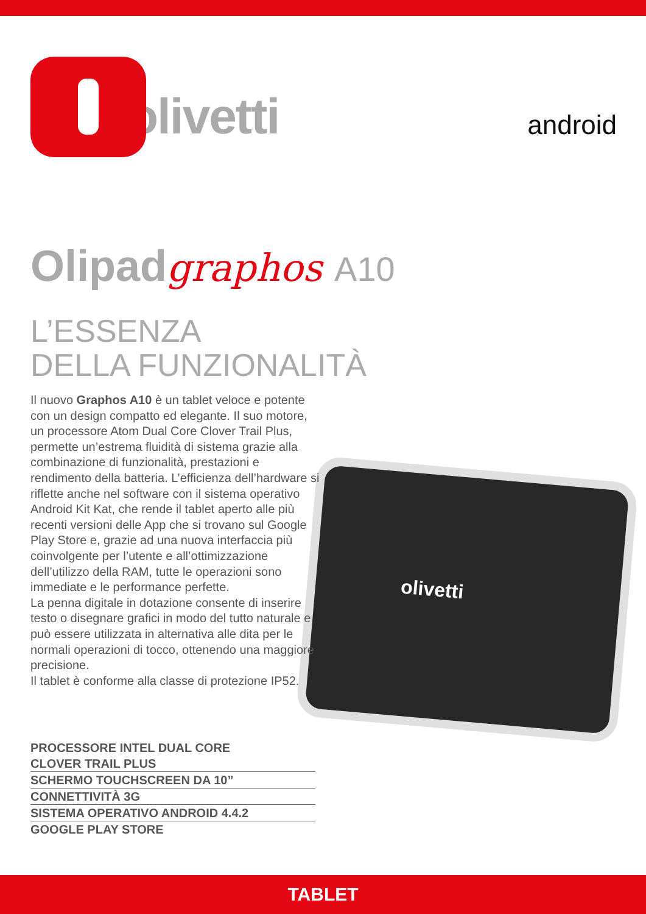olivetti
android
olivetti
Olipadgraphos A10
L’ESSENZA
DELLA FUNZIONALITÀ
Il nuovo Graphos A10 è un tablet veloce e potente con un design compatto ed elegante. Il suo motore, un processore Atom Dual Core Clover Trail Plus, permette un’estrema fluidità di sistema grazie alla combinazione di funzionalità, prestazioni e rendimento della batteria. L’efficienza dell’hardware si riflette anche nel software con il sistema operativo Android Kit Kat, che rende il tablet aperto alle più recenti versioni delle App che si trovano sul Google Play Store e, grazie ad una nuova interfaccia più coinvolgente per l’utente e all’ottimizzazione dell’utilizzo della RAM, tutte le operazioni sono immediate e le performance perfette.
La penna digitale in dotazione consente di inserire testo o disegnare grafici in modo del tutto naturale e può essere utilizzata in alternativa alle dita per le normali operazioni di tocco, ottenendo una maggiore precisione.
Il tablet è conforme alla classe di protezione IP52.
PROCESSORE INTEL DUAL CORE
CLOVER TRAIL PLUS
SCHERMO TOUCHSCREEN DA 10”
CONNETTIVITÀ 3G
SISTEMA OPERATIVO ANDROID 4.4.2
GOOGLE PLAY STORE
TABLET